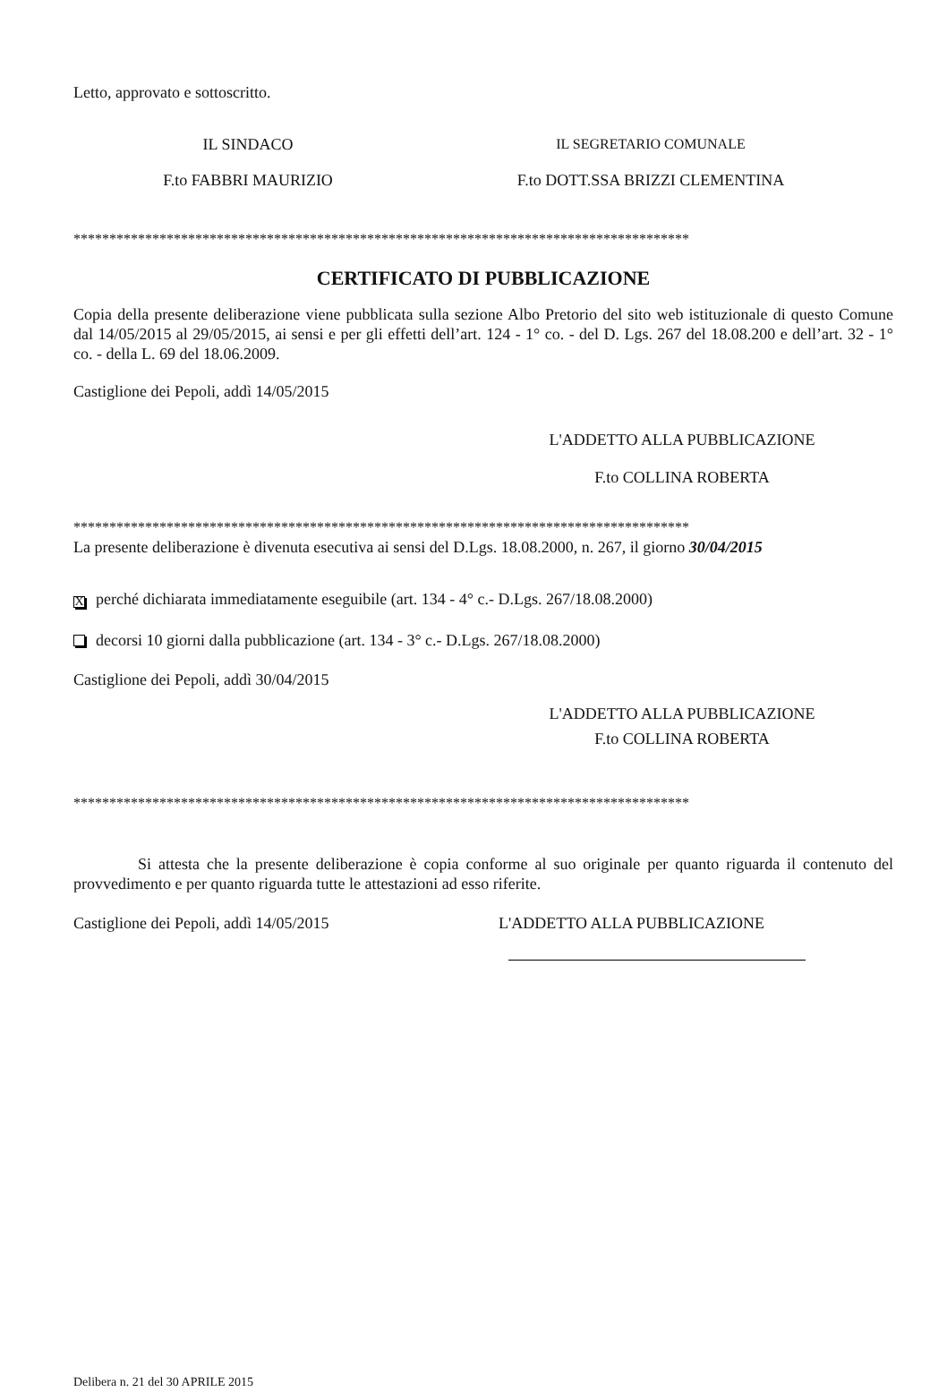Letto, approvato e sottoscritto.
IL SINDACO IL SEGRETARIO COMUNALE
F.to FABBRI MAURIZIO F.to DOTT.SSA BRIZZI CLEMENTINA
**************************************************************************************
CERTIFICATO DI PUBBLICAZIONE
Copia della presente deliberazione viene pubblicata sulla sezione Albo Pretorio del sito web istituzionale di questo Comune dal 14/05/2015 al 29/05/2015, ai sensi e per gli effetti dell’art. 124 - 1° co. - del D. Lgs. 267 del 18.08.200 e dell’art. 32 - 1° co. - della L. 69 del 18.06.2009.
Castiglione dei Pepoli, addì 14/05/2015
L'ADDETTO ALLA PUBBLICAZIONE
F.to COLLINA ROBERTA
**************************************************************************************
La presente deliberazione è divenuta esecutiva ai sensi del D.Lgs. 18.08.2000, n. 267, il giorno 30/04/2015
Xperché dichiarata immediatamente eseguibile (art. 134 - 4° c.- D.Lgs. 267/18.08.2000)
decorsi 10 giorni dalla pubblicazione (art. 134 - 3° c.- D.Lgs. 267/18.08.2000)
Castiglione dei Pepoli, addì 30/04/2015
L'ADDETTO ALLA PUBBLICAZIONE
F.to COLLINA ROBERTA
**************************************************************************************
Si attesta che la presente deliberazione è copia conforme al suo originale per quanto riguarda il contenuto del provvedimento e per quanto riguarda tutte le attestazioni ad esso riferite.
Castiglione dei Pepoli, addì 14/05/2015 L'ADDETTO ALLA PUBBLICAZIONE
Delibera n. 21 del 30 APRILE 2015